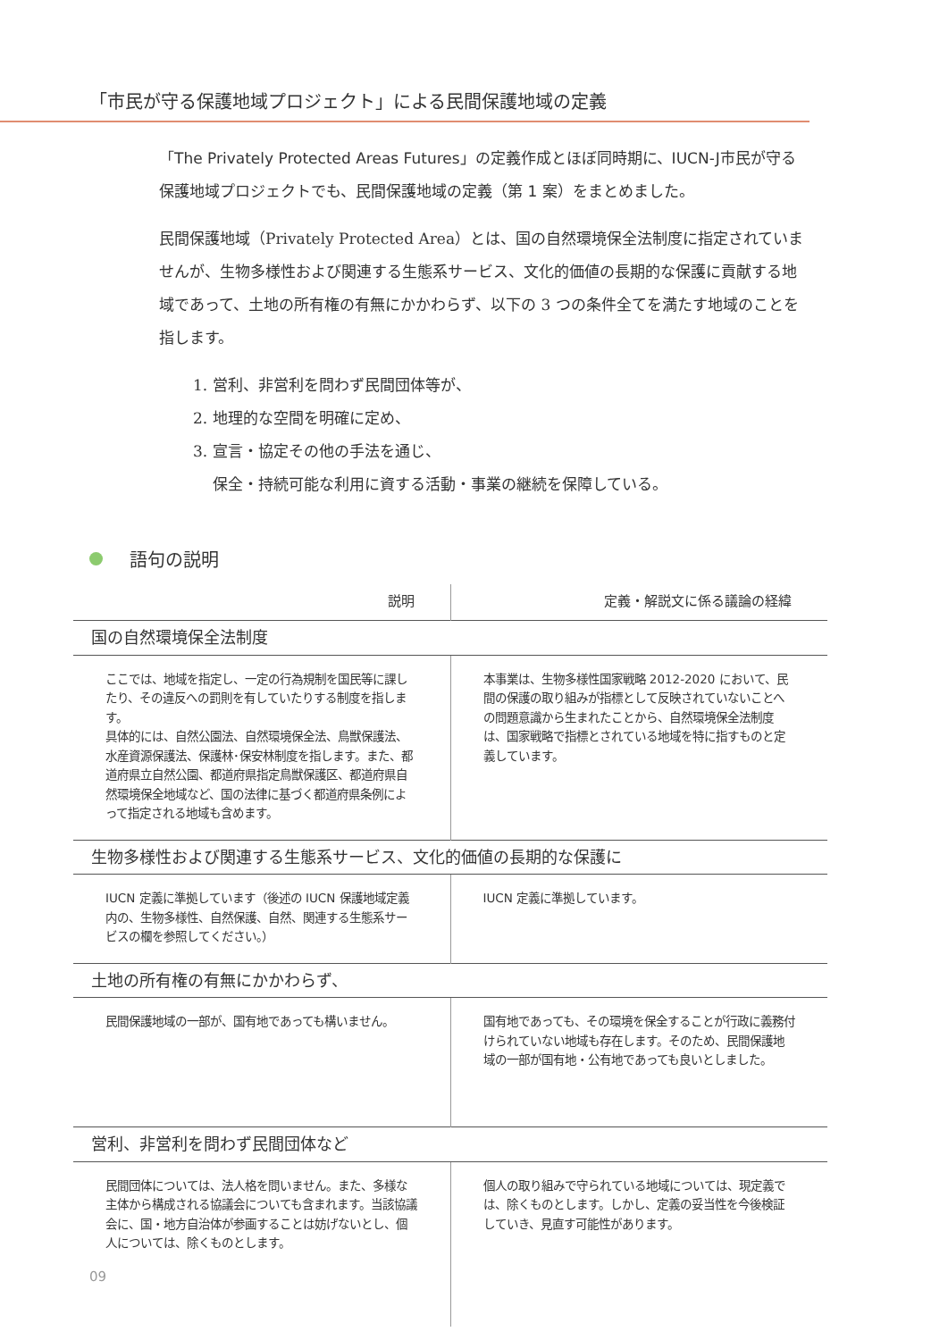「市民が守る保護地域プロジェクト」による民間保護地域の定義
「The Privately Protected Areas Futures」の定義作成とほぼ同時期に、IUCN-J市民が守る保護地域プロジェクトでも、民間保護地域の定義（第 1 案）をまとめました。
民間保護地域（Privately Protected Area）とは、国の自然環境保全法制度に指定されていませんが、生物多様性および関連する生態系サービス、文化的価値の長期的な保護に貢献する地域であって、土地の所有権の有無にかかわらず、以下の 3 つの条件全てを満たす地域のことを指します。
1. 営利、非営利を問わず民間団体等が、
2. 地理的な空間を明確に定め、
3. 宣言・協定その他の手法を通じ、
保全・持続可能な利用に資する活動・事業の継続を保障している。
語句の説明
| 説明 | 定義・解説文に係る議論の経緯 |
| --- | --- |
| 国の自然環境保全法制度 | |
| ここでは、地域を指定し、一定の行為規制を国民等に課したり、その違反への罰則を有していたりする制度を指します。 具体的には、自然公園法、自然環境保全法、鳥獣保護法、水産資源保護法、保護林･保安林制度を指します。また、都道府県立自然公園、都道府県指定鳥獣保護区、都道府県自然環境保全地域など、国の法律に基づく都道府県条例によって指定される地域も含めます。 | 本事業は、生物多様性国家戦略 2012-2020 において、民間の保護の取り組みが指標として反映されていないことへの問題意識から生まれたことから、自然環境保全法制度は、国家戦略で指標とされている地域を特に指すものと定義しています。 |
| 生物多様性および関連する生態系サービス、文化的価値の長期的な保護に | |
| IUCN 定義に準拠しています（後述の IUCN 保護地域定義内の、生物多様性、自然保護、自然、関連する生態系サービスの欄を参照してください。） | IUCN 定義に準拠しています。 |
| 土地の所有権の有無にかかわらず、 | |
| 民間保護地域の一部が、国有地であっても構いません。 | 国有地であっても、その環境を保全することが行政に義務付けられていない地域も存在します。そのため、民間保護地域の一部が国有地・公有地であっても良いとしました。 |
| 営利、非営利を問わず民間団体など | |
| 民間団体については、法人格を問いません。また、多様な主体から構成される協議会についても含まれます。当該協議会に、国・地方自治体が参画することは妨げないとし、個人については、除くものとします。 | 個人の取り組みで守られている地域については、現定義では、除くものとします。しかし、定義の妥当性を今後検証していき、見直す可能性があります。 |
09